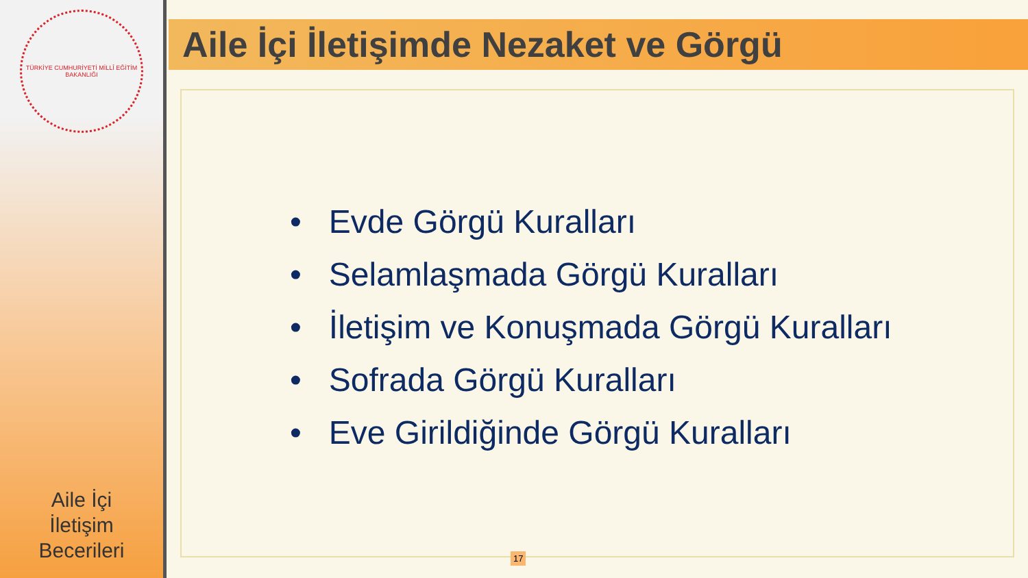TÜRKİYE CUMHURİYETİ MİLLÎ EĞİTİM BAKANLIĞI
Aile İçi
İletişim
Becerileri
Aile İçi İletişimde Nezaket ve Görgü
• Evde Görgü Kuralları
• Selamlaşmada Görgü Kuralları
• İletişim ve Konuşmada Görgü Kuralları
• Sofrada Görgü Kuralları
• Eve Girildiğinde Görgü Kuralları
17